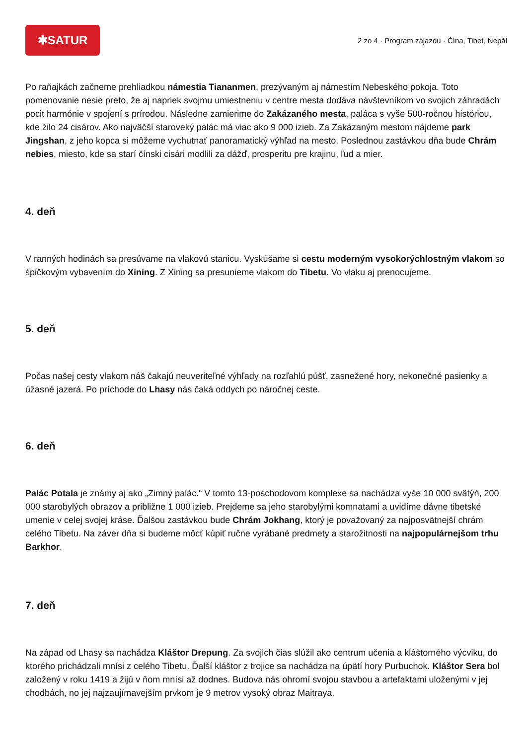✱SATUR
2 zo 4 · Program zájazdu · Čína, Tibet, Nepál
Po raňajkách začneme prehliadkou námestia Tiananmen, prezývaným aj námestím Nebeského pokoja. Toto pomenovanie nesie preto, že aj napriek svojmu umiestneniu v centre mesta dodáva návštevníkom vo svojich záhradách pocit harmónie v spojení s prírodou. Následne zamierime do Zakázaného mesta, paláca s vyše 500-ročnou históriou, kde žilo 24 cisárov. Ako najväčší staroveký palác má viac ako 9 000 izieb. Za Zakázaným mestom nájdeme park Jingshan, z jeho kopca si môžeme vychutnať panoramatický výhľad na mesto. Poslednou zastávkou dňa bude Chrám nebies, miesto, kde sa starí čínski cisári modlili za dážď, prosperitu pre krajinu, ľud a mier.
4. deň
V ranných hodinách sa presúvame na vlakovú stanicu. Vyskúšame si cestu moderným vysokorýchlostným vlakom so špičkovým vybavením do Xining. Z Xining sa presunieme vlakom do Tibetu. Vo vlaku aj prenocujeme.
5. deň
Počas našej cesty vlakom náš čakajú neuveriteľné výhľady na rozľahlú púšť, zasnežené hory, nekonečné pasienky a úžasné jazerá. Po príchode do Lhasy nás čaká oddych po náročnej ceste.
6. deň
Palác Potala je známy aj ako „Zimný palác.“ V tomto 13-poschodovom komplexe sa nachádza vyše 10 000 svätýň, 200 000 starobylých obrazov a približne 1 000 izieb. Prejdeme sa jeho starobylými komnatami a uvidíme dávne tibetské umenie v celej svojej kráse. Ďalšou zastávkou bude Chrám Jokhang, ktorý je považovaný za najposvätnejší chrám celého Tibetu. Na záver dňa si budeme môcť kúpiť ručne vyrábané predmety a starožitnosti na najpopulárnejšom trhu Barkhor.
7. deň
Na západ od Lhasy sa nachádza Kláštor Drepung. Za svojich čias slúžil ako centrum učenia a kláštorného výcviku, do ktorého prichádzali mnísi z celého Tibetu. Ďalší kláštor z trojice sa nachádza na úpätí hory Purbuchok. Kláštor Sera bol založený v roku 1419 a žijú v ňom mnísi až dodnes. Budova nás ohromí svojou stavbou a artefaktami uloženými v jej chodbách, no jej najzaujímavejším prvkom je 9 metrov vysoký obraz Maitraya.